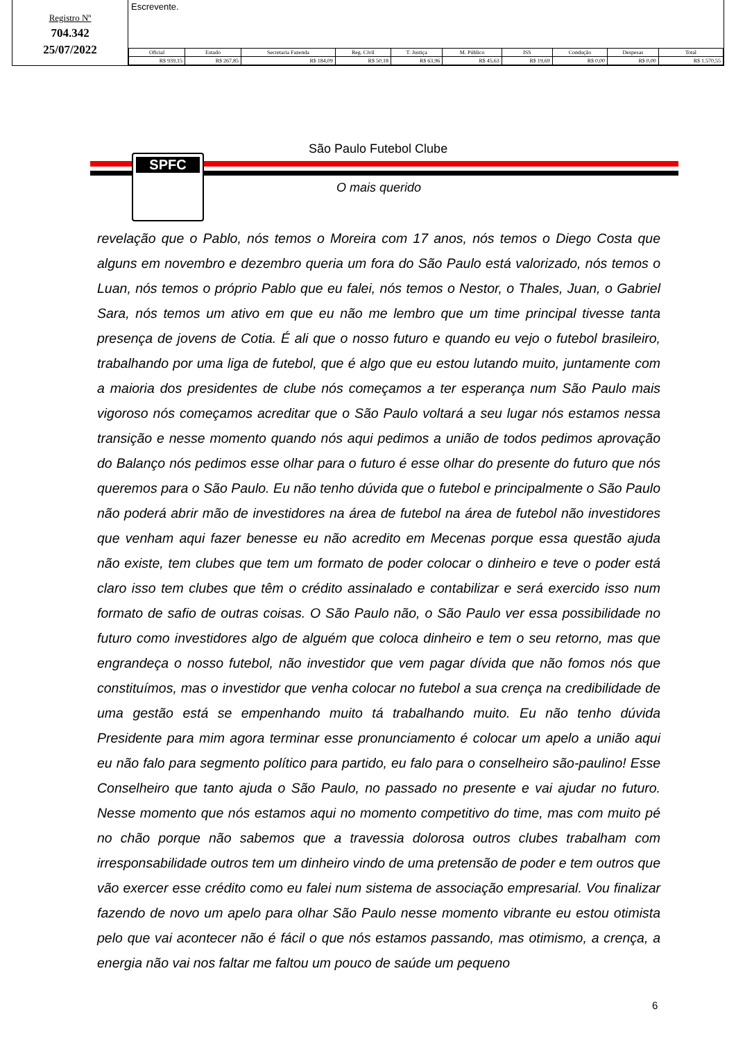Registro Nº
704.342
25/07/2022
Escrevente.
| Oficial | Estado | Secretaria Fazenda | Reg. Civil | T. Justiça | M. Público | ISS | Condução | Despesas | Total |
| --- | --- | --- | --- | --- | --- | --- | --- | --- | --- |
| R$ 939,15 | R$ 267,85 | R$ 184,09 | R$ 50,18 | R$ 63,96 | R$ 45,63 | R$ 19,69 | R$ 0,00 | R$ 0,00 | R$ 1.570,55 |
SPFC
São Paulo Futebol Clube
O mais querido
revelação que o Pablo, nós temos o Moreira com 17 anos, nós temos o Diego Costa que alguns em novembro e dezembro queria um fora do São Paulo está valorizado, nós temos o Luan, nós temos o próprio Pablo que eu falei, nós temos o Nestor, o Thales, Juan, o Gabriel Sara, nós temos um ativo em que eu não me lembro que um time principal tivesse tanta presença de jovens de Cotia. É ali que o nosso futuro e quando eu vejo o futebol brasileiro, trabalhando por uma liga de futebol, que é algo que eu estou lutando muito, juntamente com a maioria dos presidentes de clube nós começamos a ter esperança num São Paulo mais vigoroso nós começamos acreditar que o São Paulo voltará a seu lugar nós estamos nessa transição e nesse momento quando nós aqui pedimos a união de todos pedimos aprovação do Balanço nós pedimos esse olhar para o futuro é esse olhar do presente do futuro que nós queremos para o São Paulo. Eu não tenho dúvida que o futebol e principalmente o São Paulo não poderá abrir mão de investidores na área de futebol na área de futebol não investidores que venham aqui fazer benesse eu não acredito em Mecenas porque essa questão ajuda não existe, tem clubes que tem um formato de poder colocar o dinheiro e teve o poder está claro isso tem clubes que têm o crédito assinalado e contabilizar e será exercido isso num formato de safio de outras coisas. O São Paulo não, o São Paulo ver essa possibilidade no futuro como investidores algo de alguém que coloca dinheiro e tem o seu retorno, mas que engrandeça o nosso futebol, não investidor que vem pagar dívida que não fomos nós que constituímos, mas o investidor que venha colocar no futebol a sua crença na credibilidade de uma gestão está se empenhando muito tá trabalhando muito. Eu não tenho dúvida Presidente para mim agora terminar esse pronunciamento é colocar um apelo a união aqui eu não falo para segmento político para partido, eu falo para o conselheiro são-paulino! Esse Conselheiro que tanto ajuda o São Paulo, no passado no presente e vai ajudar no futuro. Nesse momento que nós estamos aqui no momento competitivo do time, mas com muito pé no chão porque não sabemos que a travessia dolorosa outros clubes trabalham com irresponsabilidade outros tem um dinheiro vindo de uma pretensão de poder e tem outros que vão exercer esse crédito como eu falei num sistema de associação empresarial. Vou finalizar fazendo de novo um apelo para olhar São Paulo nesse momento vibrante eu estou otimista pelo que vai acontecer não é fácil o que nós estamos passando, mas otimismo, a crença, a energia não vai nos faltar me faltou um pouco de saúde um pequeno
6